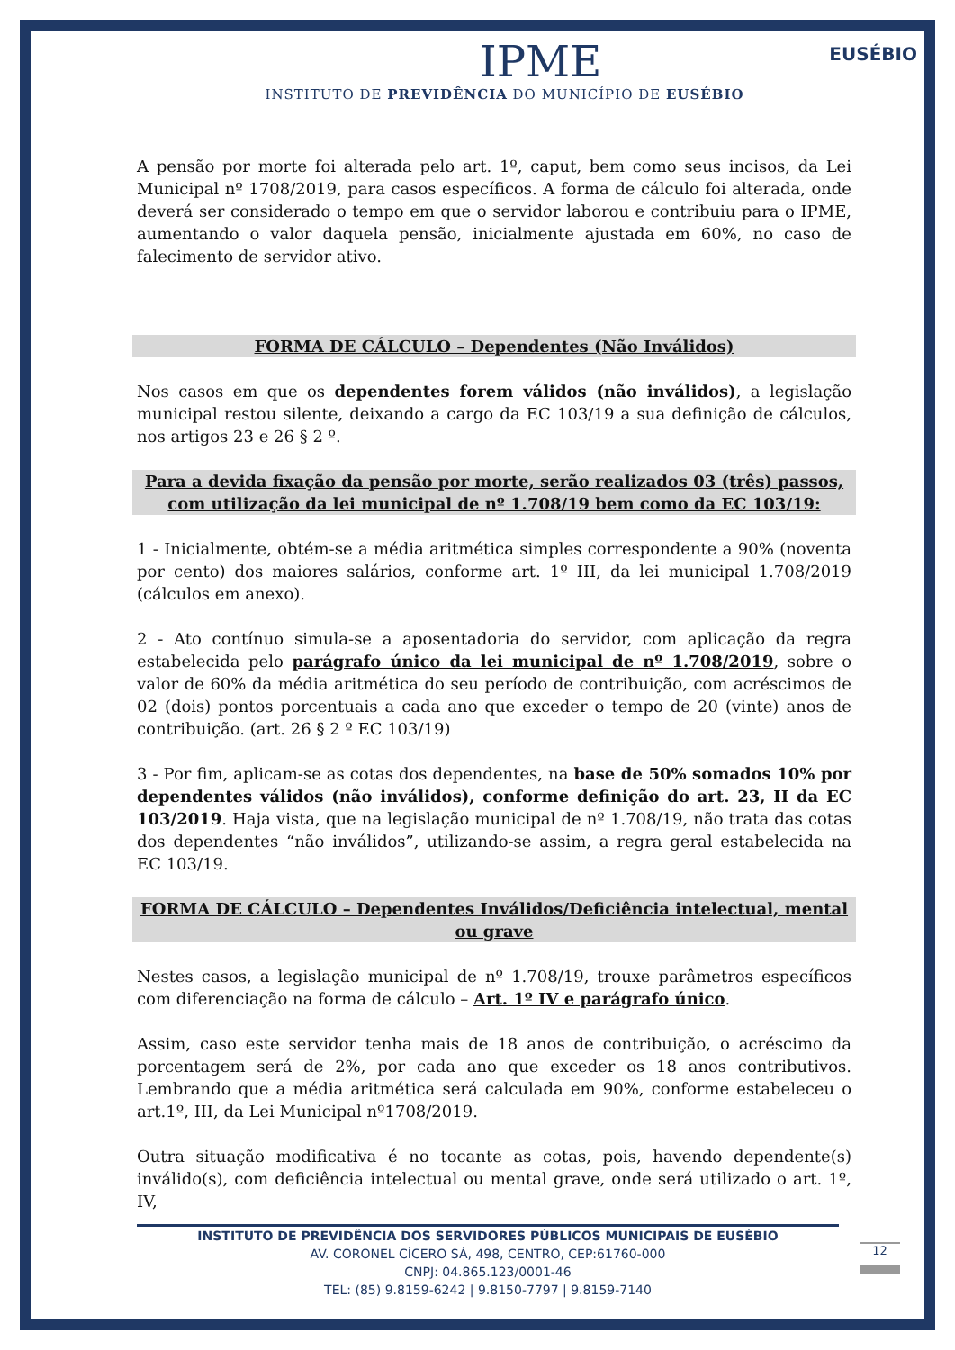EUSÉBIO
IPME
INSTITUTO DE PREVIDÊNCIA DO MUNICÍPIO DE EUSÉBIO
A pensão por morte foi alterada pelo art. 1º, caput, bem como seus incisos, da Lei Municipal nº 1708/2019, para casos específicos. A forma de cálculo foi alterada, onde deverá ser considerado o tempo em que o servidor laborou e contribuiu para o IPME, aumentando o valor daquela pensão, inicialmente ajustada em 60%, no caso de falecimento de servidor ativo.
FORMA DE CÁLCULO – Dependentes (Não Inválidos)
Nos casos em que os dependentes forem válidos (não inválidos), a legislação municipal restou silente, deixando a cargo da EC 103/19 a sua definição de cálculos, nos artigos 23 e 26 § 2 º.
Para a devida fixação da pensão por morte, serão realizados 03 (três) passos, com utilização da lei municipal de nº 1.708/19 bem como da EC 103/19:
1 - Inicialmente, obtém-se a média aritmética simples correspondente a 90% (noventa por cento) dos maiores salários, conforme art. 1º III, da lei municipal 1.708/2019 (cálculos em anexo).
2 - Ato contínuo simula-se a aposentadoria do servidor, com aplicação da regra estabelecida pelo parágrafo único da lei municipal de nº 1.708/2019, sobre o valor de 60% da média aritmética do seu período de contribuição, com acréscimos de 02 (dois) pontos porcentuais a cada ano que exceder o tempo de 20 (vinte) anos de contribuição. (art. 26 § 2 º EC 103/19)
3 - Por fim, aplicam-se as cotas dos dependentes, na base de 50% somados 10% por dependentes válidos (não inválidos), conforme definição do art. 23, II da EC 103/2019. Haja vista, que na legislação municipal de nº 1.708/19, não trata das cotas dos dependentes “não inválidos”, utilizando-se assim, a regra geral estabelecida na EC 103/19.
FORMA DE CÁLCULO – Dependentes Inválidos/Deficiência intelectual, mental ou grave
Nestes casos, a legislação municipal de nº 1.708/19, trouxe parâmetros específicos com diferenciação na forma de cálculo – Art. 1º IV e parágrafo único.
Assim, caso este servidor tenha mais de 18 anos de contribuição, o acréscimo da porcentagem será de 2%, por cada ano que exceder os 18 anos contributivos. Lembrando que a média aritmética será calculada em 90%, conforme estabeleceu o art.1º, III, da Lei Municipal nº1708/2019.
Outra situação modificativa é no tocante as cotas, pois, havendo dependente(s) inválido(s), com deficiência intelectual ou mental grave, onde será utilizado o art. 1º, IV,
INSTITUTO DE PREVIDÊNCIA DOS SERVIDORES PÚBLICOS MUNICIPAIS DE EUSÉBIO
AV. CORONEL CÍCERO SÁ, 498, CENTRO, CEP:61760-000
CNPJ: 04.865.123/0001-46
TEL: (85) 9.8159-6242 | 9.8150-7797 | 9.8159-7140
12